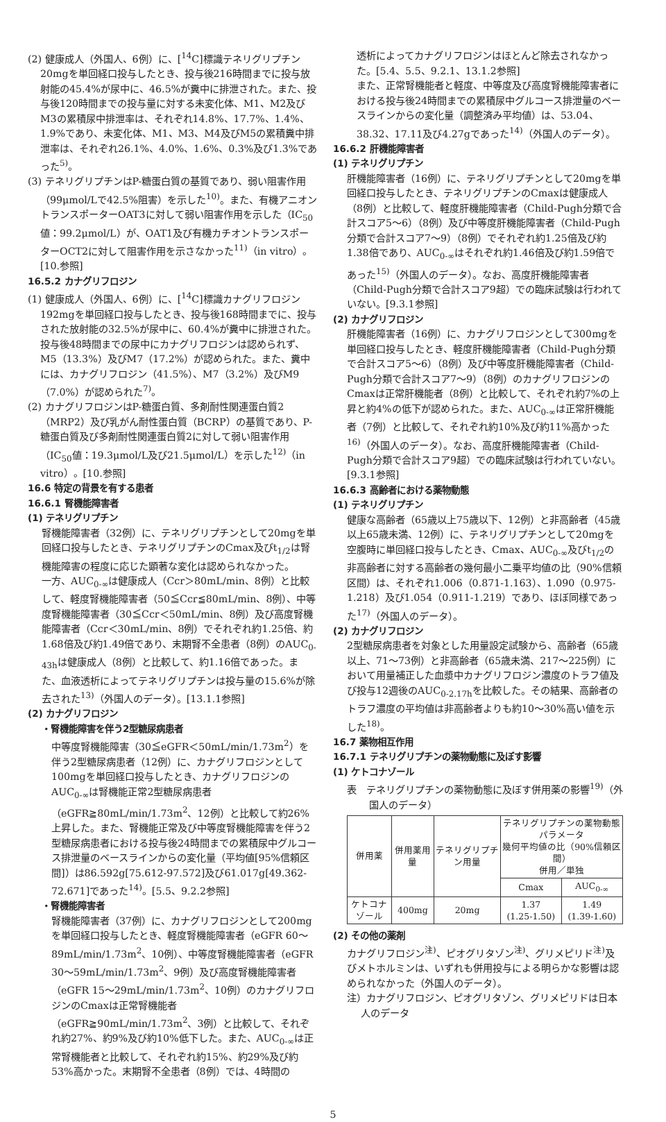(2) 健康成人（外国人、6例）に、[<sup>14</sup>C]標識テネリグリプチン20mgを単回経口投与したとき、投与後216時間までに投与放射能の45.4%が尿中に、46.5%が糞中に排泄された。また、投与後120時間までの投与量に対する未変化体、M1、M2及びM3の累積尿中排泄率は、それぞれ14.8%、17.7%、1.4%、1.9%であり、未変化体、M1、M3、M4及びM5の累積糞中排泄率は、それぞれ26.1%、4.0%、1.6%、0.3%及び1.3%であった<sup>5)</sup>。
(3) テネリグリプチンはP-糖蛋白質の基質であり、弱い阻害作用（99μmol/Lで42.5%阻害）を示した<sup>10)</sup>。また、有機アニオントランスポーターOAT3に対して弱い阻害作用を示した（IC<sub>50</sub>値：99.2μmol/L）が、OAT1及び有機カチオントランスポーターOCT2に対して阻害作用を示さなかった<sup>11)</sup>（in vitro）。[10.参照]
16.5.2 カナグリフロジン
(1) 健康成人（外国人、6例）に、[<sup>14</sup>C]標識カナグリフロジン192mgを単回経口投与したとき、投与後168時間までに、投与された放射能の32.5%が尿中に、60.4%が糞中に排泄された。投与後48時間までの尿中にカナグリフロジンは認められず、M5（13.3%）及びM7（17.2%）が認められた。また、糞中には、カナグリフロジン（41.5%）、M7（3.2%）及びM9（7.0%）が認められた<sup>7)</sup>。
(2) カナグリフロジンはP-糖蛋白質、多剤耐性関連蛋白質2（MRP2）及び乳がん耐性蛋白質（BCRP）の基質であり、P-糖蛋白質及び多剤耐性関連蛋白質2に対して弱い阻害作用（IC<sub>50</sub>値：19.3μmol/L及び21.5μmol/L）を示した<sup>12)</sup>（in vitro）。[10.参照]
16.6 特定の背景を有する患者
16.6.1 腎機能障害者
(1) テネリグリプチン
腎機能障害者（32例）に、テネリグリプチンとして20mgを単回経口投与したとき、テネリグリプチンのCmax及びt<sub>1/2</sub>は腎機能障害の程度に応じた顕著な変化は認められなかった。
一方、AUC<sub>0-∞</sub>は健康成人（Ccr＞80mL/min、8例）と比較して、軽度腎機能障害者（50≦Ccr≦80mL/min、8例）、中等度腎機能障害者（30≦Ccr＜50mL/min、8例）及び高度腎機能障害者（Ccr＜30mL/min、8例）でそれぞれ約1.25倍、約1.68倍及び約1.49倍であり、末期腎不全患者（8例）のAUC<sub>0-43h</sub>は健康成人（8例）と比較して、約1.16倍であった。また、血液透析によってテネリグリプチンは投与量の15.6%が除去された<sup>13)</sup>（外国人のデータ）。[13.1.1参照]
(2) カナグリフロジン
・腎機能障害を伴う2型糖尿病患者
中等度腎機能障害（30≦eGFR＜50mL/min/1.73m<sup>2</sup>）を伴う2型糖尿病患者（12例）に、カナグリフロジンとして100mgを単回経口投与したとき、カナグリフロジンのAUC<sub>0-∞</sub>は腎機能正常2型糖尿病患者（eGFR≧80mL/min/1.73m<sup>2</sup>、12例）と比較して約26%上昇した。また、腎機能正常及び中等度腎機能障害を伴う2型糖尿病患者における投与後24時間までの累積尿中グルコース排泄量のベースラインからの変化量（平均値[95%信頼区間]）は86.592g[75.612-97.572]及び61.017g[49.362-72.671]であった<sup>14)</sup>。[5.5、9.2.2参照]
・腎機能障害者
腎機能障害者（37例）に、カナグリフロジンとして200mgを単回経口投与したとき、軽度腎機能障害者（eGFR 60～89mL/min/1.73m<sup>2</sup>、10例）、中等度腎機能障害者（eGFR 30～59mL/min/1.73m<sup>2</sup>、9例）及び高度腎機能障害者（eGFR 15～29mL/min/1.73m<sup>2</sup>、10例）のカナグリフロジンのCmaxは正常腎機能者（eGFR≧90mL/min/1.73m<sup>2</sup>、3例）と比較して、それぞれ約27%、約9%及び約10%低下した。また、AUC<sub>0-∞</sub>は正常腎機能者と比較して、それぞれ約15%、約29%及び約53%高かった。末期腎不全患者（8例）では、4時間の
透析によってカナグリフロジンはほとんど除去されなかった。[5.4、5.5、9.2.1、13.1.2参照]
また、正常腎機能者と軽度、中等度及び高度腎機能障害者における投与後24時間までの累積尿中グルコース排泄量のベースラインからの変化量（調整済み平均値）は、53.04、38.32、17.11及び4.27gであった<sup>14)</sup>（外国人のデータ）。
16.6.2 肝機能障害者
(1) テネリグリプチン
肝機能障害者（16例）に、テネリグリプチンとして20mgを単回経口投与したとき、テネリグリプチンのCmaxは健康成人（8例）と比較して、軽度肝機能障害者（Child-Pugh分類で合計スコア5～6）（8例）及び中等度肝機能障害者（Child-Pugh分類で合計スコア7～9）（8例）でそれぞれ約1.25倍及び約1.38倍であり、AUC<sub>0-∞</sub>はそれぞれ約1.46倍及び約1.59倍であった<sup>15)</sup>（外国人のデータ）。なお、高度肝機能障害者（Child-Pugh分類で合計スコア9超）での臨床試験は行われていない。[9.3.1参照]
(2) カナグリフロジン
肝機能障害者（16例）に、カナグリフロジンとして300mgを単回経口投与したとき、軽度肝機能障害者（Child-Pugh分類で合計スコア5～6）（8例）及び中等度肝機能障害者（Child-Pugh分類で合計スコア7～9）（8例）のカナグリフロジンのCmaxは正常肝機能者（8例）と比較して、それぞれ約7%の上昇と約4%の低下が認められた。また、AUC<sub>0-∞</sub>は正常肝機能者（7例）と比較して、それぞれ約10%及び約11%高かった<sup>16)</sup>（外国人のデータ）。なお、高度肝機能障害者（Child-Pugh分類で合計スコア9超）での臨床試験は行われていない。[9.3.1参照]
16.6.3 高齢者における薬物動態
(1) テネリグリプチン
健康な高齢者（65歳以上75歳以下、12例）と非高齢者（45歳以上65歳未満、12例）に、テネリグリプチンとして20mgを空腹時に単回経口投与したとき、Cmax、AUC<sub>0-∞</sub>及びt<sub>1/2</sub>の非高齢者に対する高齢者の幾何最小二乗平均値の比（90%信頼区間）は、それぞれ1.006（0.871-1.163）、1.090（0.975-1.218）及び1.054（0.911-1.219）であり、ほぼ同様であった<sup>17)</sup>（外国人のデータ）。
(2) カナグリフロジン
2型糖尿病患者を対象とした用量設定試験から、高齢者（65歳以上、71～73例）と非高齢者（65歳未満、217～225例）において用量補正した血漿中カナグリフロジン濃度のトラフ値及び投与12週後のAUC<sub>0-2.17h</sub>を比較した。その結果、高齢者のトラフ濃度の平均値は非高齢者よりも約10～30%高い値を示した<sup>18)</sup>。
16.7 薬物相互作用
16.7.1 テネリグリプチンの薬物動態に及ぼす影響
(1) ケトコナゾール
表　テネリグリプチンの薬物動態に及ぼす併用薬の影響<sup>19)</sup>（外国人のデータ）
| 併用薬 | 併用薬用量 | テネリグリプチン用量 | テネリグリプチンの薬物動態パラメータ 幾何平均値の比（90%信頼区間） 併用／単独 | |
| --- | --- | --- | --- | --- |
| | | | Cmax | AUC<sub>0-∞</sub> |
| ケトコナゾール | 400mg | 20mg | 1.37 (1.25-1.50) | 1.49 (1.39-1.60) |
(2) その他の薬剤
カナグリフロジン<sup>注)</sup>、ピオグリタゾン<sup>注)</sup>、グリメピリド<sup>注)</sup>及びメトホルミンは、いずれも併用投与による明らかな影響は認められなかった（外国人のデータ）。
注）カナグリフロジン、ピオグリタゾン、グリメピリドは日本人のデータ
5